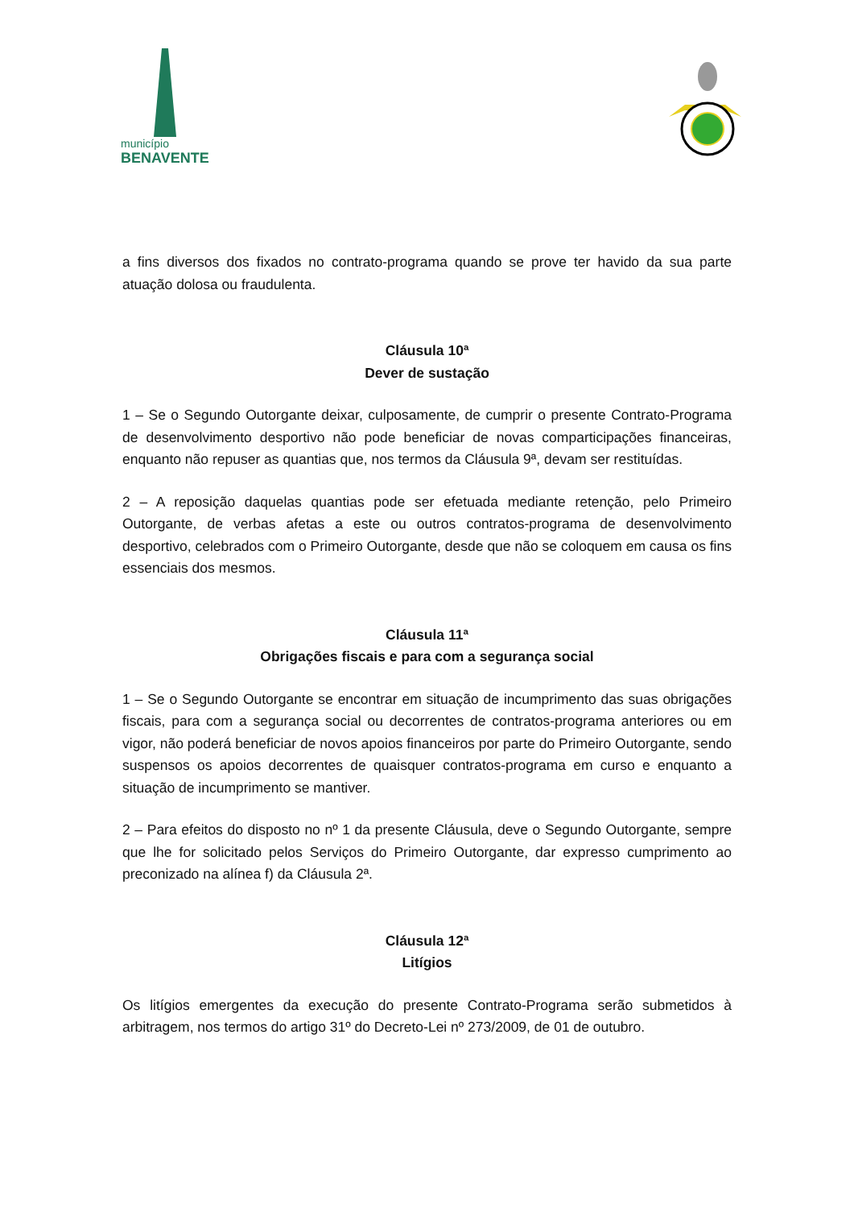município
BENAVENTE
a fins diversos dos fixados no contrato-programa quando se prove ter havido da sua parte atuação dolosa ou fraudulenta.
Cláusula 10ª
Dever de sustação
1 – Se o Segundo Outorgante deixar, culposamente, de cumprir o presente Contrato-Programa de desenvolvimento desportivo não pode beneficiar de novas comparticipações financeiras, enquanto não repuser as quantias que, nos termos da Cláusula 9ª, devam ser restituídas.
2 – A reposição daquelas quantias pode ser efetuada mediante retenção, pelo Primeiro Outorgante, de verbas afetas a este ou outros contratos-programa de desenvolvimento desportivo, celebrados com o Primeiro Outorgante, desde que não se coloquem em causa os fins essenciais dos mesmos.
Cláusula 11ª
Obrigações fiscais e para com a segurança social
1 – Se o Segundo Outorgante se encontrar em situação de incumprimento das suas obrigações fiscais, para com a segurança social ou decorrentes de contratos-programa anteriores ou em vigor, não poderá beneficiar de novos apoios financeiros por parte do Primeiro Outorgante, sendo suspensos os apoios decorrentes de quaisquer contratos-programa em curso e enquanto a situação de incumprimento se mantiver.
2 – Para efeitos do disposto no nº 1 da presente Cláusula, deve o Segundo Outorgante, sempre que lhe for solicitado pelos Serviços do Primeiro Outorgante, dar expresso cumprimento ao preconizado na alínea f) da Cláusula 2ª.
Cláusula 12ª
Litígios
Os litígios emergentes da execução do presente Contrato-Programa serão submetidos à arbitragem, nos termos do artigo 31º do Decreto-Lei nº 273/2009, de 01 de outubro.